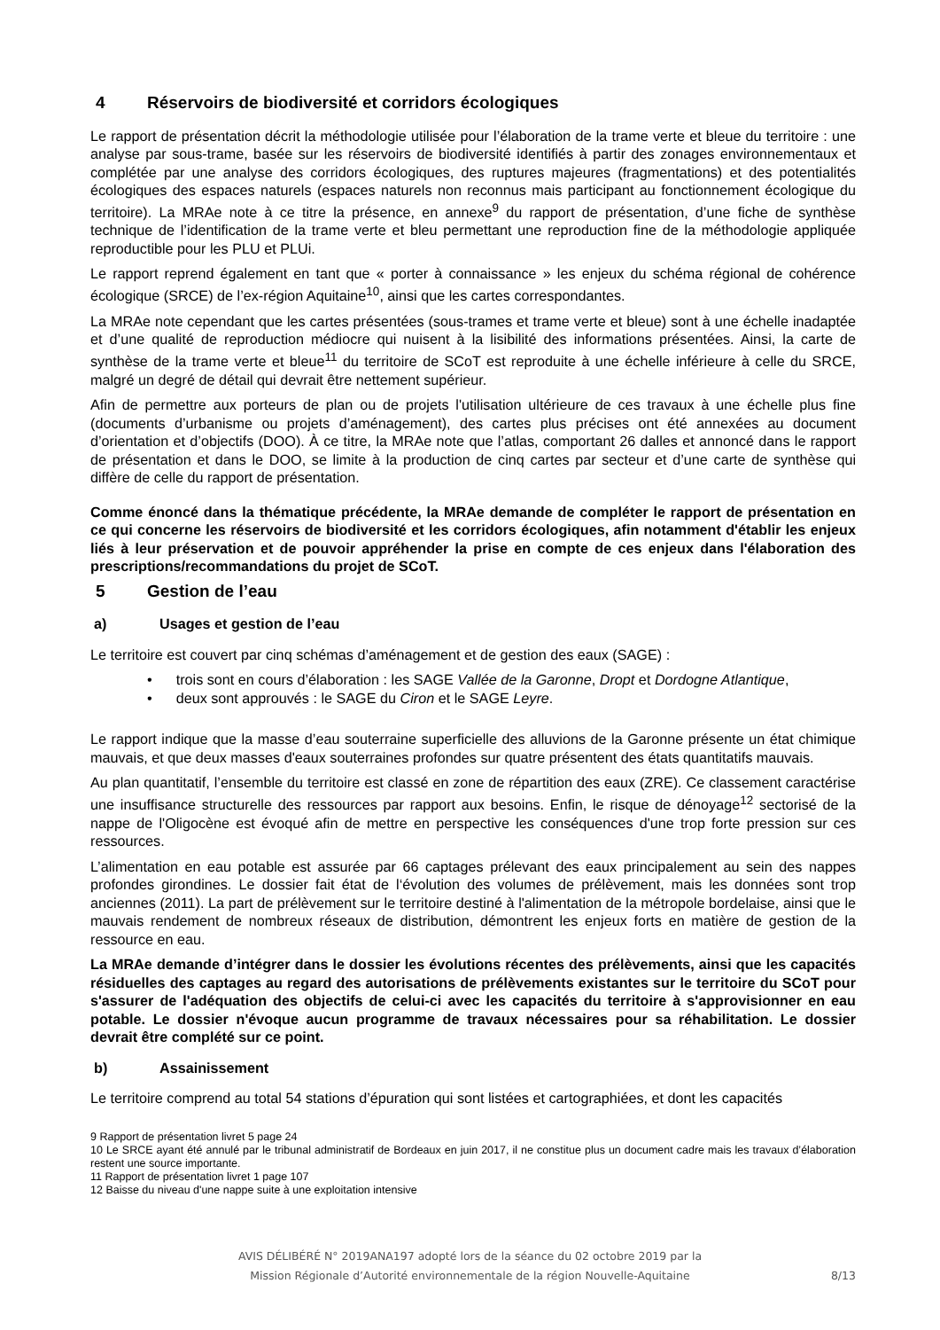4 Réservoirs de biodiversité et corridors écologiques
Le rapport de présentation décrit la méthodologie utilisée pour l’élaboration de la trame verte et bleue du territoire : une analyse par sous-trame, basée sur les réservoirs de biodiversité identifiés à partir des zonages environnementaux et complétée par une analyse des corridors écologiques, des ruptures majeures (fragmentations) et des potentialités écologiques des espaces naturels (espaces naturels non reconnus mais participant au fonctionnement écologique du territoire). La MRAe note à ce titre la présence, en annexe<sup>9</sup> du rapport de présentation, d’une fiche de synthèse technique de l’identification de la trame verte et bleu permettant une reproduction fine de la méthodologie appliquée reproductible pour les PLU et PLUi.
Le rapport reprend également en tant que « porter à connaissance » les enjeux du schéma régional de cohérence écologique (SRCE) de l’ex-région Aquitaine<sup>10</sup>, ainsi que les cartes correspondantes.
La MRAe note cependant que les cartes présentées (sous-trames et trame verte et bleue) sont à une échelle inadaptée et d’une qualité de reproduction médiocre qui nuisent à la lisibilité des informations présentées. Ainsi, la carte de synthèse de la trame verte et bleue<sup>11</sup> du territoire de SCoT est reproduite à une échelle inférieure à celle du SRCE, malgré un degré de détail qui devrait être nettement supérieur.
Afin de permettre aux porteurs de plan ou de projets l'utilisation ultérieure de ces travaux à une échelle plus fine (documents d’urbanisme ou projets d’aménagement), des cartes plus précises ont été annexées au document d’orientation et d’objectifs (DOO). À ce titre, la MRAe note que l’atlas, comportant 26 dalles et annoncé dans le rapport de présentation et dans le DOO, se limite à la production de cinq cartes par secteur et d’une carte de synthèse qui diffère de celle du rapport de présentation.
Comme énoncé dans la thématique précédente, la MRAe demande de compléter le rapport de présentation en ce qui concerne les réservoirs de biodiversité et les corridors écologiques, afin notamment d'établir les enjeux liés à leur préservation et de pouvoir appréhender la prise en compte de ces enjeux dans l'élaboration des prescriptions/recommandations du projet de SCoT.
5 Gestion de l’eau
a) Usages et gestion de l’eau
Le territoire est couvert par cinq schémas d’aménagement et de gestion des eaux (SAGE) :
• trois sont en cours d’élaboration : les SAGE Vallée de la Garonne, Dropt et Dordogne Atlantique,
• deux sont approuvés : le SAGE du Ciron et le SAGE Leyre.
Le rapport indique que la masse d’eau souterraine superficielle des alluvions de la Garonne présente un état chimique mauvais, et que deux masses d'eaux souterraines profondes sur quatre présentent des états quantitatifs mauvais.
Au plan quantitatif, l’ensemble du territoire est classé en zone de répartition des eaux (ZRE). Ce classement caractérise une insuffisance structurelle des ressources par rapport aux besoins. Enfin, le risque de dénoyage<sup>12</sup> sectorisé de la nappe de l'Oligocène est évoqué afin de mettre en perspective les conséquences d'une trop forte pression sur ces ressources.
L’alimentation en eau potable est assurée par 66 captages prélevant des eaux principalement au sein des nappes profondes girondines. Le dossier fait état de l‘évolution des volumes de prélèvement, mais les données sont trop anciennes (2011). La part de prélèvement sur le territoire destiné à l'alimentation de la métropole bordelaise, ainsi que le mauvais rendement de nombreux réseaux de distribution, démontrent les enjeux forts en matière de gestion de la ressource en eau.
La MRAe demande d’intégrer dans le dossier les évolutions récentes des prélèvements, ainsi que les capacités résiduelles des captages au regard des autorisations de prélèvements existantes sur le territoire du SCoT pour s'assurer de l'adéquation des objectifs de celui-ci avec les capacités du territoire à s'approvisionner en eau potable. Le dossier n'évoque aucun programme de travaux nécessaires pour sa réhabilitation. Le dossier devrait être complété sur ce point.
b) Assainissement
Le territoire comprend au total 54 stations d’épuration qui sont listées et cartographiées, et dont les capacités
9 Rapport de présentation livret 5 page 24
10 Le SRCE ayant été annulé par le tribunal administratif de Bordeaux en juin 2017, il ne constitue plus un document cadre mais les travaux d’élaboration restent une source importante.
11 Rapport de présentation livret 1 page 107
12 Baisse du niveau d'une nappe suite à une exploitation intensive
AVIS DÉLIBÉRÉ N° 2019ANA197 adopté lors de la séance du 02 octobre 2019 par la
Mission Régionale d’Autorité environnementale de la région Nouvelle-Aquitaine
8/13